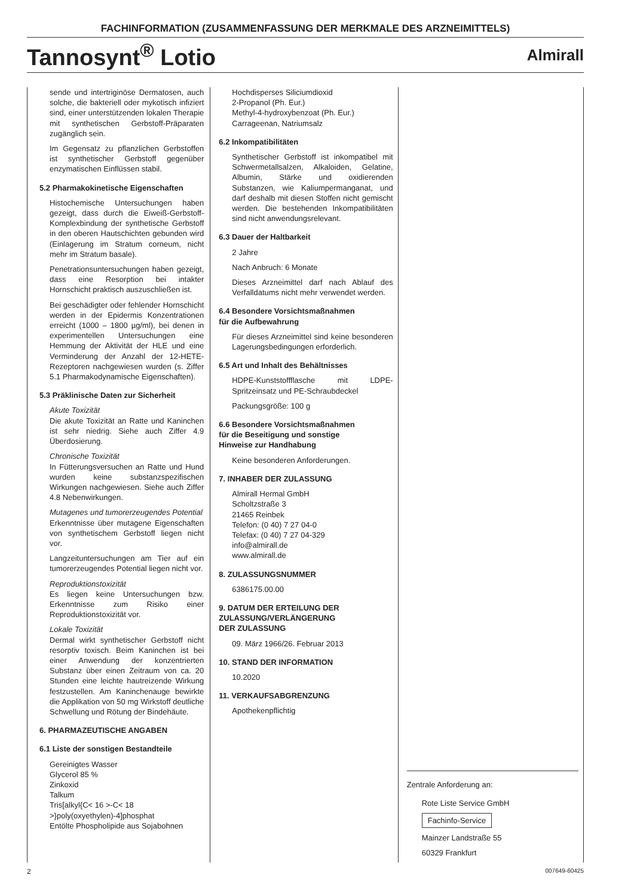FACHINFORMATION (ZUSAMMENFASSUNG DER MERKMALE DES ARZNEIMITTELS)
Tannosynt<sup>®</sup> Lotio
Almirall
sende und intertriginöse Dermatosen, auch solche, die bakteriell oder mykotisch infiziert sind, einer unterstützenden lokalen Therapie mit synthetischen Gerbstoff-Präparaten zugänglich sein.
Im Gegensatz zu pflanzlichen Gerbstoffen ist synthetischer Gerbstoff gegenüber enzymatischen Einflüssen stabil.
5.2 Pharmakokinetische Eigenschaften
Histochemische Untersuchungen haben gezeigt, dass durch die Eiweiß-Gerbstoff-Komplexbindung der synthetische Gerbstoff in den oberen Hautschichten gebunden wird (Einlagerung im Stratum corneum, nicht mehr im Stratum basale).
Penetrationsuntersuchungen haben gezeigt, dass eine Resorption bei intakter Hornschicht praktisch auszuschließen ist.
Bei geschädigter oder fehlender Hornschicht werden in der Epidermis Konzentrationen erreicht (1000 – 1800 µg/ml), bei denen in experimentellen Untersuchungen eine Hemmung der Aktivität der HLE und eine Verminderung der Anzahl der 12-HETE-Rezeptoren nachgewiesen wurden (s. Ziffer 5.1 Pharmakodynamische Eigenschaften).
5.3 Präklinische Daten zur Sicherheit
Akute Toxizität
Die akute Toxizität an Ratte und Kaninchen ist sehr niedrig. Siehe auch Ziffer 4.9 Überdosierung.
Chronische Toxizität
In Fütterungsversuchen an Ratte und Hund wurden keine substanzspezifischen Wirkungen nachgewiesen. Siehe auch Ziffer 4.8 Nebenwirkungen.
Mutagenes und tumorerzeugendes Potential
Erkenntnisse über mutagene Eigenschaften von synthetischem Gerbstoff liegen nicht vor.
Langzeituntersuchungen am Tier auf ein tumorerzeugendes Potential liegen nicht vor.
Reproduktionstoxizität
Es liegen keine Untersuchungen bzw. Erkenntnisse zum Risiko einer Reproduktionstoxizität vor.
Lokale Toxizität
Dermal wirkt synthetischer Gerbstoff nicht resorptiv toxisch. Beim Kaninchen ist bei einer Anwendung der konzentrierten Substanz über einen Zeitraum von ca. 20 Stunden eine leichte hautreizende Wirkung festzustellen. Am Kaninchenauge bewirkte die Applikation von 50 mg Wirkstoff deutliche Schwellung und Rötung der Bindehäute.
6. PHARMAZEUTISCHE ANGABEN
6.1 Liste der sonstigen Bestandteile
Gereinigtes Wasser
Glycerol 85 %
Zinkoxid
Talkum
Tris[alkyl{C< 16 >-C< 18 >}poly(oxyethylen)-4]phosphat
Entölte Phospholipide aus Sojabohnen
Hochdisperses Siliciumdioxid
2-Propanol (Ph. Eur.)
Methyl-4-hydroxybenzoat (Ph. Eur.)
Carrageenan, Natriumsalz
6.2 Inkompatibilitäten
Synthetischer Gerbstoff ist inkompatibel mit Schwermetallsalzen, Alkaloiden, Gelatine, Albumin, Stärke und oxidierenden Substanzen, wie Kaliumpermanganat, und darf deshalb mit diesen Stoffen nicht gemischt werden. Die bestehenden Inkompatibilitäten sind nicht anwendungsrelevant.
6.3 Dauer der Haltbarkeit
2 Jahre
Nach Anbruch: 6 Monate
Dieses Arzneimittel darf nach Ablauf des Verfalldatums nicht mehr verwendet werden.
6.4 Besondere Vorsichtsmaßnahmen
für die Aufbewahrung
Für dieses Arzneimittel sind keine besonderen Lagerungsbedingungen erforderlich.
6.5 Art und Inhalt des Behältnisses
HDPE-Kunststoffflasche mit LDPE-Spritzeinsatz und PE-Schraubdeckel
Packungsgröße: 100 g
6.6 Besondere Vorsichtsmaßnahmen
für die Beseitigung und sonstige
Hinweise zur Handhabung
Keine besonderen Anforderungen.
7. INHABER DER ZULASSUNG
Almirall Hermal GmbH
Scholtzstraße 3
21465 Reinbek
Telefon: (0 40) 7 27 04-0
Telefax: (0 40) 7 27 04-329
info@almirall.de
www.almirall.de
8. ZULASSUNGSNUMMER
6386175.00.00
9. DATUM DER ERTEILUNG DER
ZULASSUNG/VERLÄNGERUNG
DER ZULASSUNG
09. März 1966/26. Februar 2013
10. STAND DER INFORMATION
10.2020
11. VERKAUFSABGRENZUNG
Apothekenpflichtig
Zentrale Anforderung an:
Rote Liste Service GmbH
Fachinfo-Service
Mainzer Landstraße 55
60329 Frankfurt
2 007649-60425